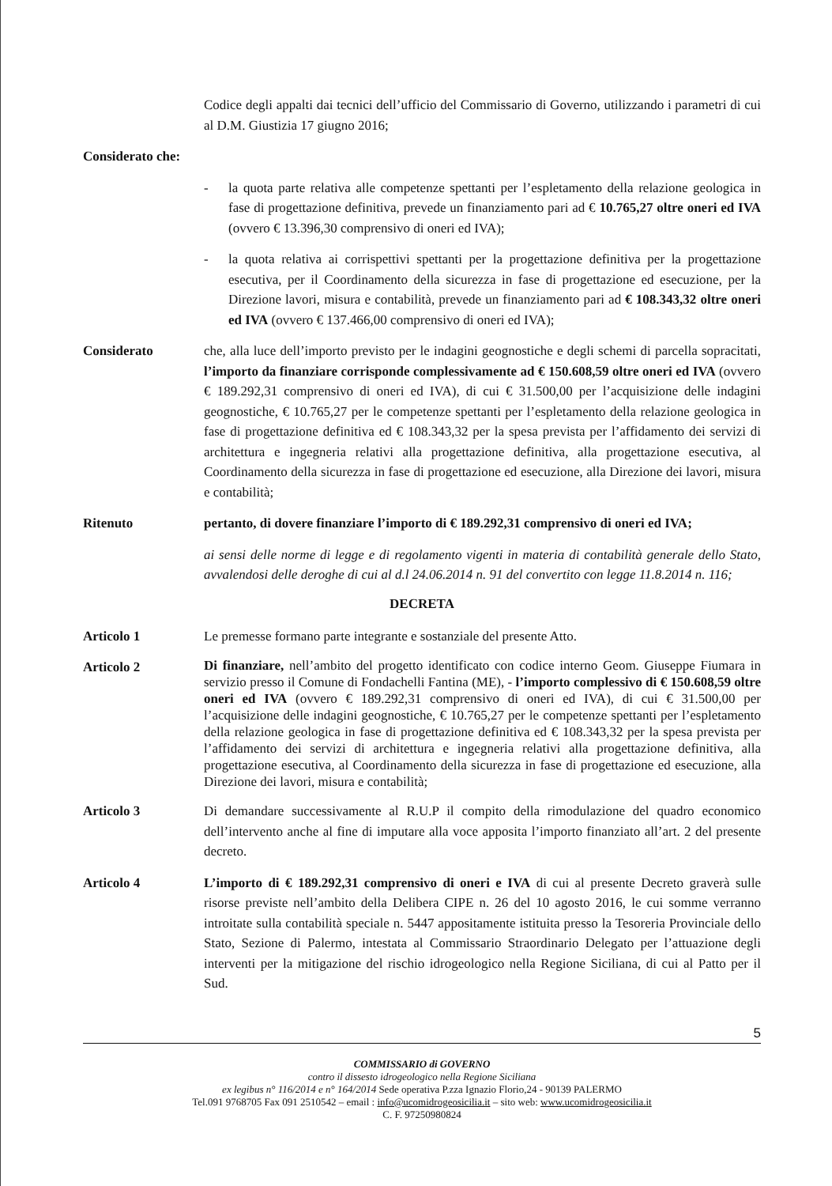Codice degli appalti dai tecnici dell’ufficio del Commissario di Governo, utilizzando i parametri di cui al D.M. Giustizia 17 giugno 2016;
Considerato che:
- la quota parte relativa alle competenze spettanti per l’espletamento della relazione geologica in fase di progettazione definitiva, prevede un finanziamento pari ad € 10.765,27 oltre oneri ed IVA (ovvero € 13.396,30 comprensivo di oneri ed IVA);
- la quota relativa ai corrispettivi spettanti per la progettazione definitiva per la progettazione esecutiva, per il Coordinamento della sicurezza in fase di progettazione ed esecuzione, per la Direzione lavori, misura e contabilità, prevede un finanziamento pari ad € 108.343,32 oltre oneri ed IVA (ovvero € 137.466,00 comprensivo di oneri ed IVA);
Considerato che, alla luce dell’importo previsto per le indagini geognostiche e degli schemi di parcella sopracitati, l’importo da finanziare corrisponde complessivamente ad € 150.608,59 oltre oneri ed IVA (ovvero € 189.292,31 comprensivo di oneri ed IVA), di cui € 31.500,00 per l’acquisizione delle indagini geognostiche, € 10.765,27 per le competenze spettanti per l’espletamento della relazione geologica in fase di progettazione definitiva ed € 108.343,32 per la spesa prevista per l’affidamento dei servizi di architettura e ingegneria relativi alla progettazione definitiva, alla progettazione esecutiva, al Coordinamento della sicurezza in fase di progettazione ed esecuzione, alla Direzione dei lavori, misura e contabilità;
Ritenuto pertanto, di dovere finanziare l’importo di € 189.292,31 comprensivo di oneri ed IVA;
ai sensi delle norme di legge e di regolamento vigenti in materia di contabilità generale dello Stato, avvalendosi delle deroghe di cui al d.l 24.06.2014 n. 91 del convertito con legge 11.8.2014 n. 116;
DECRETA
Articolo 1 Le premesse formano parte integrante e sostanziale del presente Atto.
Articolo 2
Di finanziare, nell’ambito del progetto identificato con codice interno Geom. Giuseppe Fiumara in servizio presso il Comune di Fondachelli Fantina (ME), - l’importo complessivo di € 150.608,59 oltre oneri ed IVA (ovvero € 189.292,31 comprensivo di oneri ed IVA), di cui € 31.500,00 per l’acquisizione delle indagini geognostiche, € 10.765,27 per le competenze spettanti per l’espletamento della relazione geologica in fase di progettazione definitiva ed € 108.343,32 per la spesa prevista per l’affidamento dei servizi di architettura e ingegneria relativi alla progettazione definitiva, alla progettazione esecutiva, al Coordinamento della sicurezza in fase di progettazione ed esecuzione, alla Direzione dei lavori, misura e contabilità;
Articolo 3 Di demandare successivamente al R.U.P il compito della rimodulazione del quadro economico dell’intervento anche al fine di imputare alla voce apposita l’importo finanziato all’art. 2 del presente decreto.
Articolo 4 L’importo di € 189.292,31 comprensivo di oneri e IVA di cui al presente Decreto graverà sulle risorse previste nell’ambito della Delibera CIPE n. 26 del 10 agosto 2016, le cui somme verranno introitate sulla contabilità speciale n. 5447 appositamente istituita presso la Tesoreria Provinciale dello Stato, Sezione di Palermo, intestata al Commissario Straordinario Delegato per l’attuazione degli interventi per la mitigazione del rischio idrogeologico nella Regione Siciliana, di cui al Patto per il Sud.
5
COMMISSARIO di GOVERNO
contro il dissesto idrogeologico nella Regione Siciliana
ex legibus n° 116/2014 e n° 164/2014 Sede operativa P.zza Ignazio Florio,24 - 90139 PALERMO
Tel.091 9768705 Fax 091 2510542 – email : info@ucomidrogeosicilia.it – sito web: www.ucomidrogeosicilia.it
C. F. 97250980824